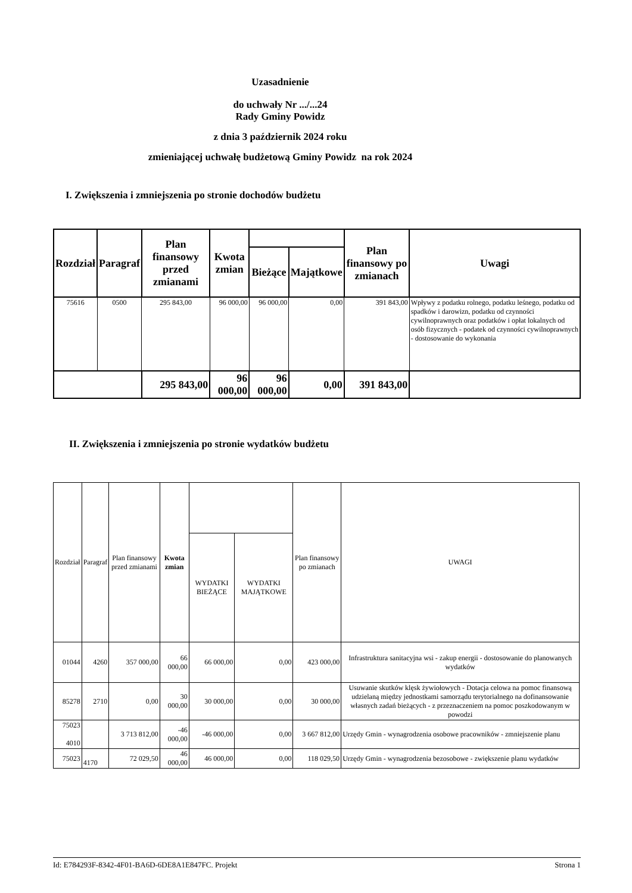Uzasadnienie
do uchwały Nr .../...24
Rady Gminy Powidz
z dnia 3 październik 2024 roku
zmieniającej uchwałę budżetową Gminy Powidz na rok 2024
I. Zwiększenia i zmniejszenia po stronie dochodów budżetu
| Rozdział | Paragraf | Plan finansowy przed zmianami | Kwota zmian | | | Plan finansowy po zmianach | Uwagi |
| --- | --- | --- | --- | --- | --- | --- | --- |
| | | | | Bieżące | Majątkowe | | |
| 75616 | 0500 | 295 843,00 | 96 000,00 | 96 000,00 | 0,00 | 391 843,00 | Wpływy z podatku rolnego, podatku leśnego, podatku od spadków i darowizn, podatku od czynności cywilnoprawnych oraz podatków i opłat lokalnych od osób fizycznych - podatek od czynności cywilnoprawnych - dostosowanie do wykonania |
| | | 295 843,00 | 96 000,00 | 96 000,00 | 0,00 | 391 843,00 | |
II. Zwiększenia i zmniejszenia po stronie wydatków budżetu
| Rozdział | Paragraf | Plan finansowy przed zmianami | Kwota zmian | | | Plan finansowy po zmianach | UWAGI |
| --- | --- | --- | --- | --- | --- | --- | --- |
| | | | | WYDATKI BIEŻĄCE | WYDATKI MAJĄTKOWE | | |
| 01044 | 4260 | 357 000,00 | 66 000,00 | 66 000,00 | 0,00 | 423 000,00 | Infrastruktura sanitacyjna wsi - zakup energii - dostosowanie do planowanych wydatków |
| 85278 | 2710 | 0,00 | 30 000,00 | 30 000,00 | 0,00 | 30 000,00 | Usuwanie skutków klęsk żywiołowych - Dotacja celowa na pomoc finansową udzielaną między jednostkami samorządu terytorialnego na dofinansowanie własnych zadań bieżących - z przeznaczeniem na pomoc poszkodowanym w powodzi |
| 75023 4010 | | 3 713 812,00 | -46 000,00 | -46 000,00 | 0,00 | 3 667 812,00 | Urzędy Gmin - wynagrodzenia osobowe pracowników - zmniejszenie planu |
| 75023 | 4170 | 72 029,50 | 46 000,00 | 46 000,00 | 0,00 | 118 029,50 | Urzędy Gmin - wynagrodzenia bezosobowe - zwiększenie planu wydatków |
Id: E784293F-8342-4F01-BA6D-6DE8A1E847FC. Projekt Strona 1